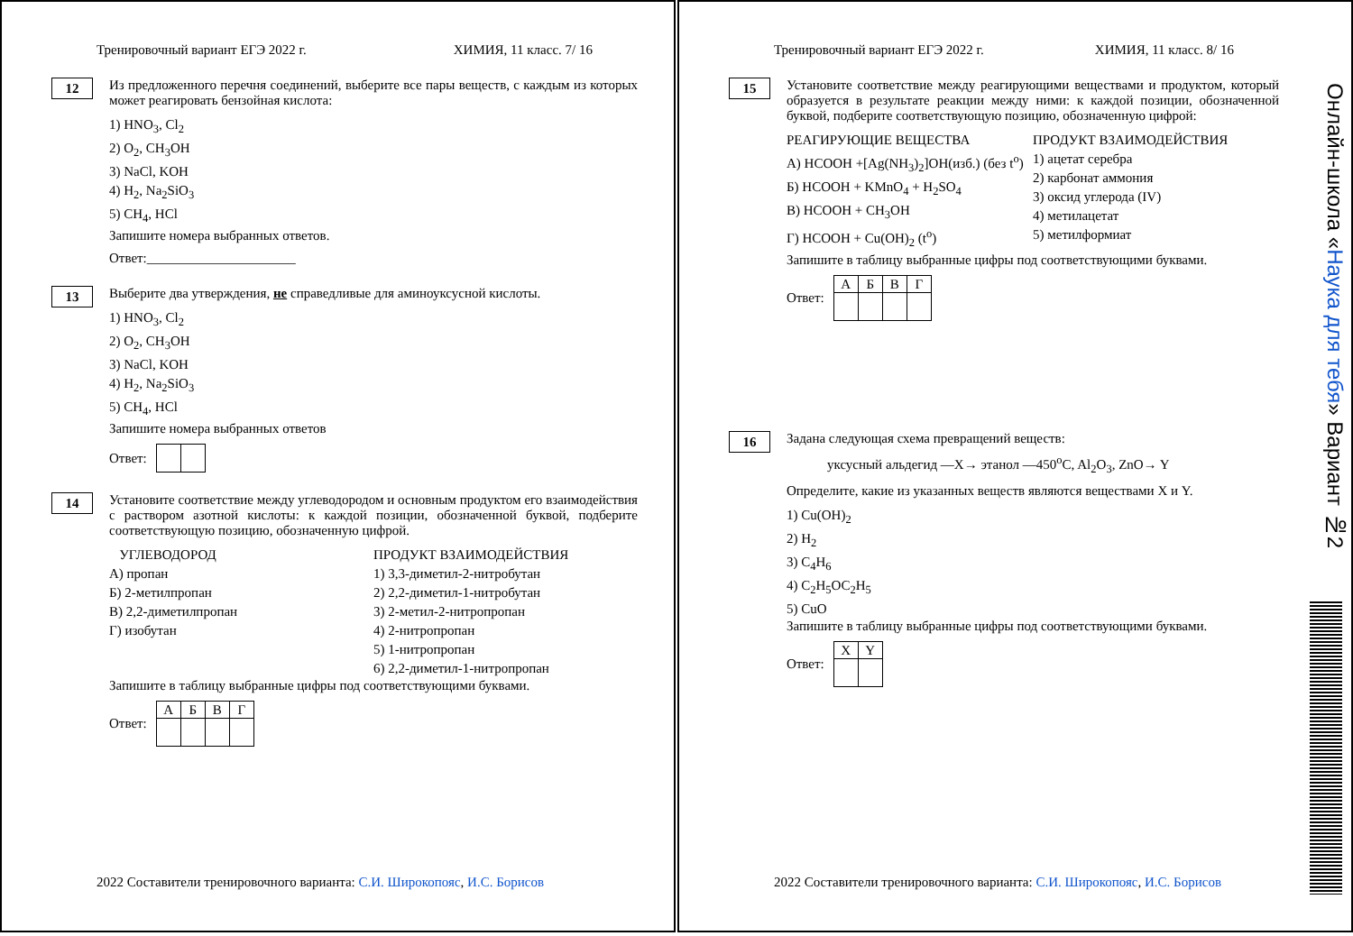Тренировочный вариант ЕГЭ 2022 г. ХИМИЯ, 11 класс. 7/ 16
12
Из предложенного перечня соединений, выберите все пары веществ, с каждым из которых может реагировать бензойная кислота:
1) HNO<sub>3</sub>, Cl<sub>2</sub>
2) O<sub>2</sub>, CH<sub>3</sub>OH
3) NaCl, KOH
4) H<sub>2</sub>, Na<sub>2</sub>SiO<sub>3</sub>
5) CH<sub>4</sub>, HCl
Запишите номера выбранных ответов.
Ответ:______________________
13
Выберите два утверждения, не справедливые для аминоуксусной кислоты.
1) HNO<sub>3</sub>, Cl<sub>2</sub>
2) O<sub>2</sub>, CH<sub>3</sub>OH
3) NaCl, KOH
4) H<sub>2</sub>, Na<sub>2</sub>SiO<sub>3</sub>
5) CH<sub>4</sub>, HCl
Запишите номера выбранных ответов
Ответ:
14
Установите соответствие между углеводородом и основным продуктом его взаимодействия с раствором азотной кислоты: к каждой позиции, обозначенной буквой, подберите соответствующую позицию, обозначенную цифрой.
УГЛЕВОДОРОД
А) пропан
Б) 2-метилпропан
В) 2,2-диметилпропан
Г) изобутан
ПРОДУКТ ВЗАИМОДЕЙСТВИЯ
1) 3,3-диметил-2-нитробутан
2) 2,2-диметил-1-нитробутан
3) 2-метил-2-нитропропан
4) 2-нитропропан
5) 1-нитропропан
6) 2,2-диметил-1-нитропропан
Запишите в таблицу выбранные цифры под соответствующими буквами.
Ответ:
| А | Б | В | Г |
2022 Составители тренировочного варианта: С.И. Широкопояс, И.С. Борисов
Тренировочный вариант ЕГЭ 2022 г. ХИМИЯ, 11 класс. 8/ 16
15
Установите соответствие между реагирующими веществами и продуктом, который образуется в результате реакции между ними: к каждой позиции, обозначенной буквой, подберите соответствующую позицию, обозначенную цифрой:
РЕАГИРУЮЩИЕ ВЕЩЕСТВА
А) HCOOH +[Ag(NH<sub>3</sub>)<sub>2</sub>]OH(изб.) (без t<sup>o</sup>)
Б) HCOOH + KMnO<sub>4</sub> + H<sub>2</sub>SO<sub>4</sub>
В) HCOOH + CH<sub>3</sub>OH
Г) HCOOH + Cu(OH)<sub>2</sub> (t<sup>o</sup>)
ПРОДУКТ ВЗАИМОДЕЙСТВИЯ
1) ацетат серебра
2) карбонат аммония
3) оксид углерода (IV)
4) метилацетат
5) метилформиат
Запишите в таблицу выбранные цифры под соответствующими буквами.
Ответ:
| А | Б | В | Г |
16
Задана следующая схема превращений веществ:
уксусный альдегид —X→ этанол —450<sup>o</sup>C, Al<sub>2</sub>O<sub>3</sub>, ZnO→ Y
Определите, какие из указанных веществ являются веществами X и Y.
1) Cu(OH)<sub>2</sub>
2) H<sub>2</sub>
3) C<sub>4</sub>H<sub>6</sub>
4) C<sub>2</sub>H<sub>5</sub>OC<sub>2</sub>H<sub>5</sub>
5) CuO
Запишите в таблицу выбранные цифры под соответствующими буквами.
Ответ:
| X | Y |
2022 Составители тренировочного варианта: С.И. Широкопояс, И.С. Борисов
Онлайн-школа «Наука для тебя» Вариант №2